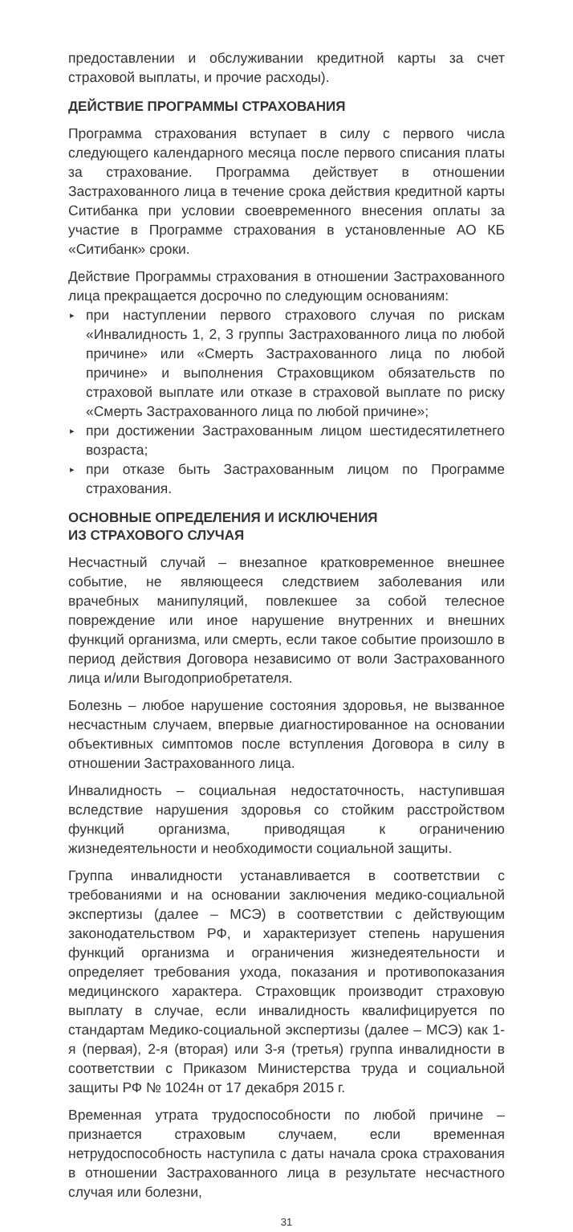предоставлении и обслуживании кредитной карты за счет страховой выплаты, и прочие расходы).
ДЕЙСТВИЕ ПРОГРАММЫ СТРАХОВАНИЯ
Программа страхования вступает в силу с первого числа следующего календарного месяца после первого списания платы за страхование. Программа действует в отношении Застрахованного лица в течение срока действия кредитной карты Ситибанка при условии своевременного внесения оплаты за участие в Программе страхования в установленные АО КБ «Ситибанк» сроки.
Действие Программы страхования в отношении Застрахованного лица прекращается досрочно по следующим основаниям:
▸ при наступлении первого страхового случая по рискам «Инвалидность 1, 2, 3 группы Застрахованного лица по любой причине» или «Смерть Застрахованного лица по любой причине» и выполнения Страховщиком обязательств по страховой выплате или отказе в страховой выплате по риску «Смерть Застрахованного лица по любой причине»;
▸ при достижении Застрахованным лицом шестидесятилетнего возраста;
▸ при отказе быть Застрахованным лицом по Программе страхования.
ОСНОВНЫЕ ОПРЕДЕЛЕНИЯ И ИСКЛЮЧЕНИЯ
ИЗ СТРАХОВОГО СЛУЧАЯ
Несчастный случай – внезапное кратковременное внешнее событие, не являющееся следствием заболевания или врачебных манипуляций, повлекшее за собой телесное повреждение или иное нарушение внутренних и внешних функций организма, или смерть, если такое событие произошло в период действия Договора независимо от воли Застрахованного лица и/или Выгодоприобретателя.
Болезнь – любое нарушение состояния здоровья, не вызванное несчастным случаем, впервые диагностированное на основании объективных симптомов после вступления Договора в силу в отношении Застрахованного лица.
Инвалидность – социальная недостаточность, наступившая вследствие нарушения здоровья со стойким расстройством функций организма, приводящая к ограничению жизнедеятельности и необходимости социальной защиты.
Группа инвалидности устанавливается в соответствии с требованиями и на основании заключения медико-социальной экспертизы (далее – МСЭ) в соответствии с действующим законодательством РФ, и характеризует степень нарушения функций организма и ограничения жизнедеятельности и определяет требования ухода, показания и противопоказания медицинского характера. Страховщик производит страховую выплату в случае, если инвалидность квалифицируется по стандартам Медико-социальной экспертизы (далее – МСЭ) как 1-я (первая), 2-я (вторая) или 3-я (третья) группа инвалидности в соответствии с Приказом Министерства труда и социальной защиты РФ № 1024н от 17 декабря 2015 г.
Временная утрата трудоспособности по любой причине – признается страховым случаем, если временная нетрудоспособность наступила с даты начала срока страхования в отношении Застрахованного лица в результате несчастного случая или болезни,
31